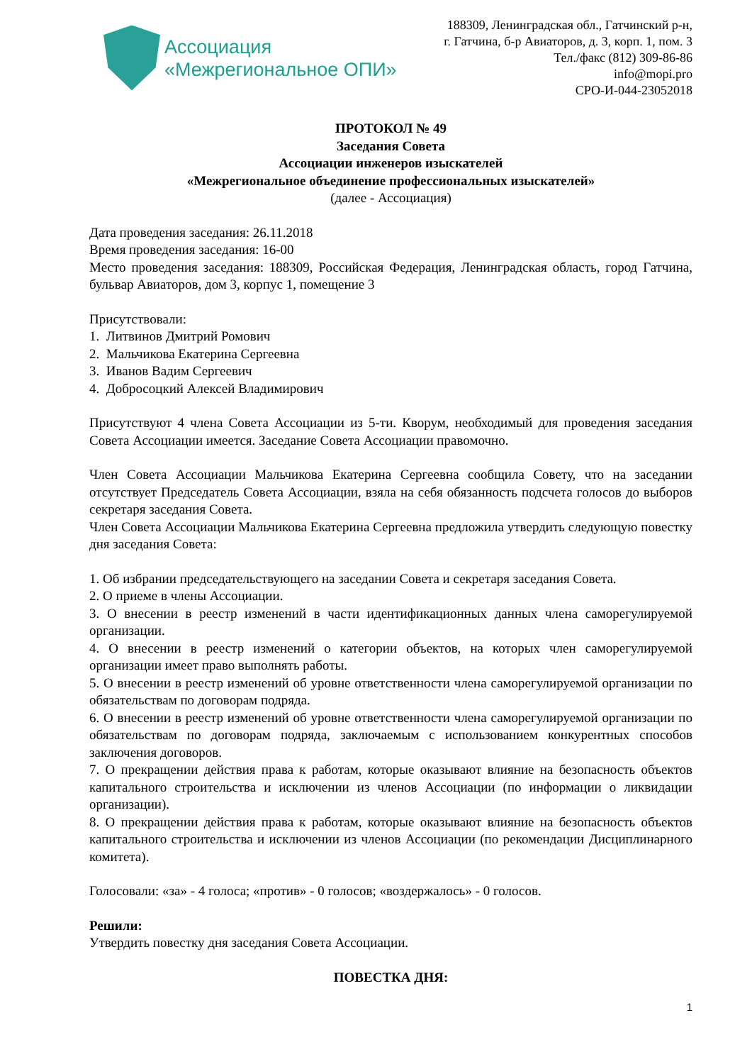Ассоциация
«Межрегиональное ОПИ»
188309, Ленинградская обл., Гатчинский р-н,
г. Гатчина, б-р Авиаторов, д. 3, корп. 1, пом. 3
Тел./факс (812) 309-86-86
info@mopi.pro
СРО-И-044-23052018
ПРОТОКОЛ № 49
Заседания Совета
Ассоциации инженеров изыскателей
«Межрегиональное объединение профессиональных изыскателей»
(далее - Ассоциация)
Дата проведения заседания: 26.11.2018
Время проведения заседания: 16-00
Место проведения заседания: 188309, Российская Федерация, Ленинградская область, город Гатчина, бульвар Авиаторов, дом 3, корпус 1, помещение 3
Присутствовали:
1. Литвинов Дмитрий Ромович
2. Мальчикова Екатерина Сергеевна
3. Иванов Вадим Сергеевич
4. Добросоцкий Алексей Владимирович
Присутствуют 4 члена Совета Ассоциации из 5-ти. Кворум, необходимый для проведения заседания Совета Ассоциации имеется. Заседание Совета Ассоциации правомочно.
Член Совета Ассоциации Мальчикова Екатерина Сергеевна сообщила Совету, что на заседании отсутствует Председатель Совета Ассоциации, взяла на себя обязанность подсчета голосов до выборов секретаря заседания Совета.
Член Совета Ассоциации Мальчикова Екатерина Сергеевна предложила утвердить следующую повестку дня заседания Совета:
1. Об избрании председательствующего на заседании Совета и секретаря заседания Совета.
2. О приеме в члены Ассоциации.
3. О внесении в реестр изменений в части идентификационных данных члена саморегулируемой организации.
4. О внесении в реестр изменений о категории объектов, на которых член саморегулируемой организации имеет право выполнять работы.
5. О внесении в реестр изменений об уровне ответственности члена саморегулируемой организации по обязательствам по договорам подряда.
6. О внесении в реестр изменений об уровне ответственности члена саморегулируемой организации по обязательствам по договорам подряда, заключаемым с использованием конкурентных способов заключения договоров.
7. О прекращении действия права к работам, которые оказывают влияние на безопасность объектов капитального строительства и исключении из членов Ассоциации (по информации о ликвидации организации).
8. О прекращении действия права к работам, которые оказывают влияние на безопасность объектов капитального строительства и исключении из членов Ассоциации (по рекомендации Дисциплинарного комитета).
Голосовали: «за» - 4 голоса; «против» - 0 голосов; «воздержалось» - 0 голосов.
Решили:
Утвердить повестку дня заседания Совета Ассоциации.
ПОВЕСТКА ДНЯ:
1